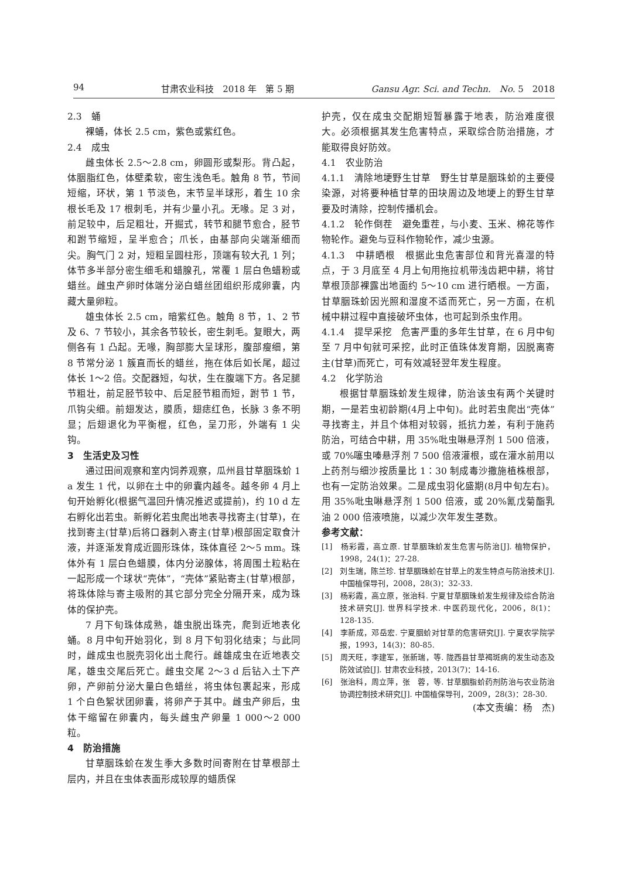94 甘肃农业科技　2018 年　第 5 期 Gansu Agr. Sci. and Techn.　No. 5　2018
2.3　蛹
裸蛹，体长 2.5 cm，紫色或紫红色。
2.4　成虫
雌虫体长 2.5～2.8 cm，卵圆形或梨形。背凸起，体胭脂红色，体壁柔软，密生浅色毛。触角 8 节，节间短缩，环状，第 1 节淡色，末节呈半球形，着生 10 余根长毛及 17 根刺毛，并有少量小孔。无喙。足 3 对，前足较中，后足粗壮，开掘式，转节和腿节愈合，胫节和跗节缩短，呈半愈合；爪长，由基部向尖端渐细而尖。胸气门 2 对，短粗呈圆柱形，顶端有较大孔 1 列；体节多半部分密生细毛和蜡腺孔，常覆 1 层白色蜡粉或蜡丝。雌虫产卵时体端分泌白蜡丝团组织形成卵囊，内藏大量卵粒。
雄虫体长 2.5 cm，暗紫红色。触角 8 节，1、2 节及 6、7 节较小，其余各节较长，密生刺毛。复眼大，两侧各有 1 凸起。无喙，胸部膨大呈球形，腹部瘦细，第 8 节常分泌 1 簇直而长的蜡丝，拖在体后如长尾，超过体长 1～2 倍。交配器短，勾状，生在腹端下方。各足腿节粗壮，前足胫节较中、后足胫节粗而短，跗节 1 节，爪钩尖细。前翅发达，膜质，翅痣红色，长脉 3 条不明显；后翅退化为平衡棍，红色，呈刀形，外端有 1 尖钩。
3　生活史及习性
通过田间观察和室内饲养观察，瓜州县甘草胭珠蚧 1 a 发生 1 代，以卵在土中的卵囊内越冬。越冬卵 4 月上旬开始孵化(根据气温回升情况推迟或提前)，约 10 d 左右孵化出若虫。新孵化若虫爬出地表寻找寄主(甘草)，在找到寄主(甘草)后将口器刺入寄主(甘草)根部固定取食汁液，并逐渐发育成近圆形珠体，珠体直径 2～5 mm。珠体外有 1 层白色蜡膜，体内分泌腺体，将周围土粒粘在一起形成一个球状“壳体”，“壳体”紧贴寄主(甘草)根部，将珠体除与寄主吸附的其它部分完全分隔开来，成为珠体的保护壳。
7 月下旬珠体成熟，雄虫脱出珠壳，爬到近地表化蛹。8 月中旬开始羽化，到 8 月下旬羽化结束；与此同时，雌成虫也脱壳羽化出土爬行。雌雄成虫在近地表交尾，雄虫交尾后死亡。雌虫交尾 2～3 d 后钻入土下产卵，产卵前分泌大量白色蜡丝，将虫体包裹起来，形成 1 个白色絮状团卵囊，将卵产于其中。雌虫产卵后，虫体干缩留在卵囊内，每头雌虫产卵量 1 000～2 000 粒。
4　防治措施
甘草胭珠蚧在发生季大多数时间寄附在甘草根部土层内，并且在虫体表面形成较厚的蜡质保
护壳，仅在成虫交配期短暂暴露于地表，防治难度很大。必须根据其发生危害特点，采取综合防治措施，才能取得良好防效。
4.1　农业防治
4.1.1　清除地埂野生甘草　野生甘草是胭珠蚧的主要侵染源，对将要种植甘草的田块周边及地埂上的野生甘草要及时清除，控制传播机会。
4.1.2　轮作倒茬　避免重茬，与小麦、玉米、棉花等作物轮作。避免与豆科作物轮作，减少虫源。
4.1.3　中耕晒根　根据此虫危害部位和背光喜湿的特点，于 3 月底至 4 月上旬用拖拉机带浅齿耙中耕，将甘草根顶部裸露出地面约 5～10 cm 进行晒根。一方面，甘草胭珠蚧因光照和湿度不适而死亡，另一方面，在机械中耕过程中直接破坏虫体，也可起到杀虫作用。
4.1.4　提早采挖　危害严重的多年生甘草，在 6 月中旬至 7 月中旬就可采挖，此时正值珠体发育期，因脱离寄主(甘草)而死亡，可有效减轻翌年发生程度。
4.2　化学防治
根据甘草胭珠蚧发生规律，防治该虫有两个关键时期，一是若虫初龄期(4月上中旬)。此时若虫爬出“壳体”寻找寄主，并且个体相对较弱，抵抗力差，有利于施药防治，可结合中耕，用 35%吡虫啉悬浮剂 1 500 倍液，或 70%噻虫嗪悬浮剂 7 500 倍液灌根，或在灌水前用以上药剂与细沙按质量比 1∶30 制成毒沙撒施植株根部，也有一定防治效果。二是成虫羽化盛期(8月中旬左右)。用 35%吡虫啉悬浮剂 1 500 倍液，或 20%氰戊菊酯乳油 2 000 倍液喷施，以减少次年发生茎数。
参考文献：
[1]　杨彩霞，高立原. 甘草胭珠蚧发生危害与防治[J]. 植物保护，1998，24(1)：27-28.
[2]　刘生瑞，陈兰珍. 甘草胭珠蚧在甘草上的发生特点与防治技术[J]. 中国植保导刊，2008，28(3)：32-33.
[3]　杨彩霞，高立原，张治科. 宁夏甘草胭珠蚧发生规律及综合防治技术研究[J]. 世界科学技术. 中医药现代化，2006，8(1)：128-135.
[4]　李新成，邓岳宏. 宁夏胭蚧对甘草的危害研究[J]. 宁夏农学院学报，1993，14(3)：80-85.
[5]　周天旺，李建军，张新瑞，等. 陇西县甘草褐斑病的发生动态及防效试验[J]. 甘肃农业科技，2013(7)：14-16.
[6]　张治科，周立萍，张　蓉，等. 甘草胭脂蚧药剂防治与农业防治协调控制技术研究[J]. 中国植保导刊，2009，28(3)：28-30.
(本文责编：杨　杰)